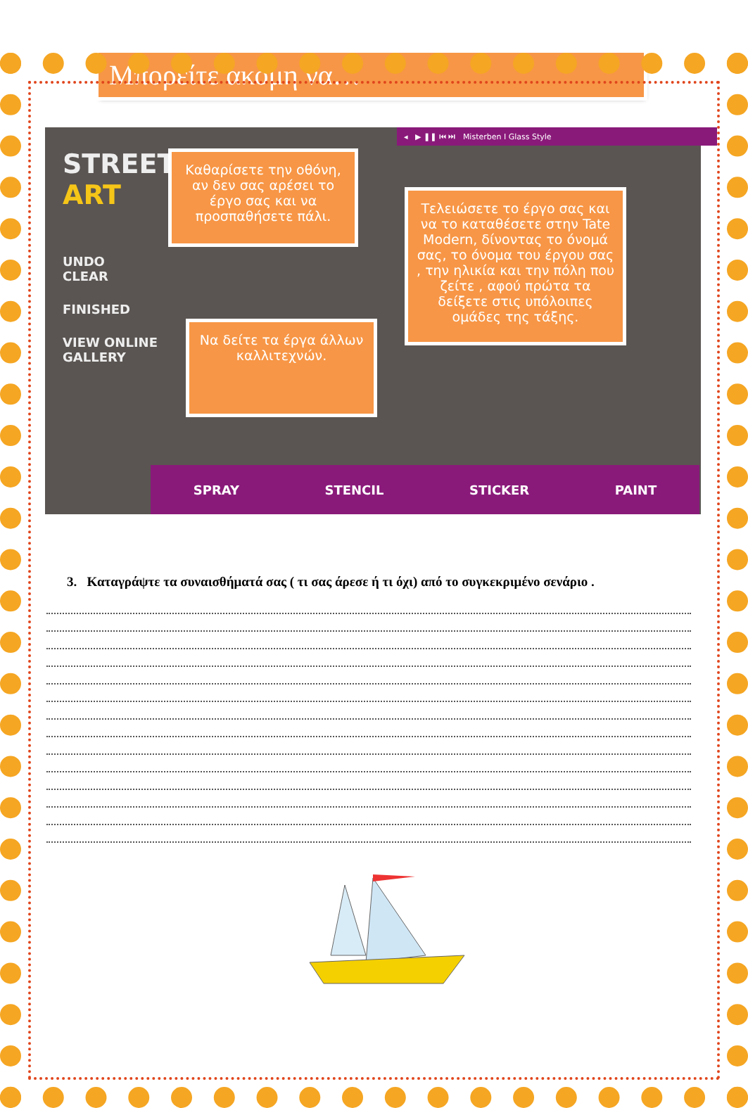Μπορείτε ακόμη να…
◂ ▶ ❚❚ ⏮ ⏭ Misterben I Glass Style
STREET
ART
UNDO
CLEAR
FINISHED
VIEW ONLINE
GALLERY
Καθαρίσετε την οθόνη, αν δεν σας αρέσει το έργο σας και να προσπαθήσετε πάλι.
Τελειώσετε το έργο σας και να το καταθέσετε στην Tate Modern, δίνοντας το όνομά σας, το όνομα του έργου σας , την ηλικία και την πόλη που ζείτε , αφού πρώτα τα δείξετε στις υπόλοιπες ομάδες της τάξης.
Να δείτε τα έργα άλλων καλλιτεχνών.
SPRAY STENCIL STICKER PAINT
3. Καταγράψτε τα συναισθήματά σας ( τι σας άρεσε ή τι όχι) από το συγκεκριμένο σενάριο .